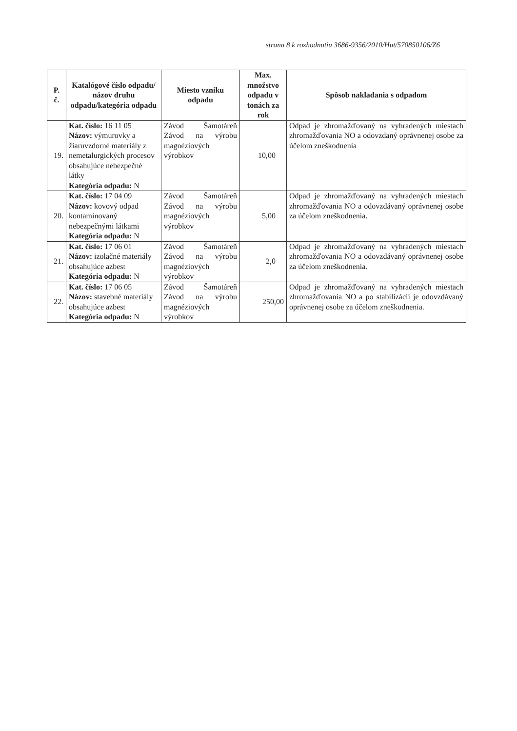strana 8 k rozhodnutiu 3686-9356/2010/Hut/570850106/Z6
| P. č. | Katalógové číslo odpadu/ názov druhu odpadu/kategória odpadu | Miesto vzniku odpadu | Max. množstvo odpadu v tonách za rok | Spôsob nakladania s odpadom |
| --- | --- | --- | --- | --- |
| 19. | Kat. číslo: 16 11 05 Názov: výmurovky a žiaruvzdorné materiály z nemetalurgických procesov obsahujúce nebezpečné látky Kategória odpadu: N | Závod Šamotáreň Závod na výrobu magnéziových výrobkov | 10,00 | Odpad je zhromažďovaný na vyhradených miestach zhromažďovania NO a odovzdaný oprávnenej osobe za účelom zneškodnenia |
| 20. | Kat. číslo: 17 04 09 Názov: kovový odpad kontaminovaný nebezpečnými látkami Kategória odpadu: N | Závod Šamotáreň Závod na výrobu magnéziových výrobkov | 5,00 | Odpad je zhromažďovaný na vyhradených miestach zhromažďovania NO a odovzdávaný oprávnenej osobe za účelom zneškodnenia. |
| 21. | Kat. číslo: 17 06 01 Názov: izolačné materiály obsahujúce azbest Kategória odpadu: N | Závod Šamotáreň Závod na výrobu magnéziových výrobkov | 2,0 | Odpad je zhromažďovaný na vyhradených miestach zhromažďovania NO a odovzdávaný oprávnenej osobe za účelom zneškodnenia. |
| 22. | Kat. číslo: 17 06 05 Názov: stavebné materiály obsahujúce azbest Kategória odpadu: N | Závod Šamotáreň Závod na výrobu magnéziových výrobkov | 250,00 | Odpad je zhromažďovaný na vyhradených miestach zhromažďovania NO a po stabilizácii je odovzdávaný oprávnenej osobe za účelom zneškodnenia. |